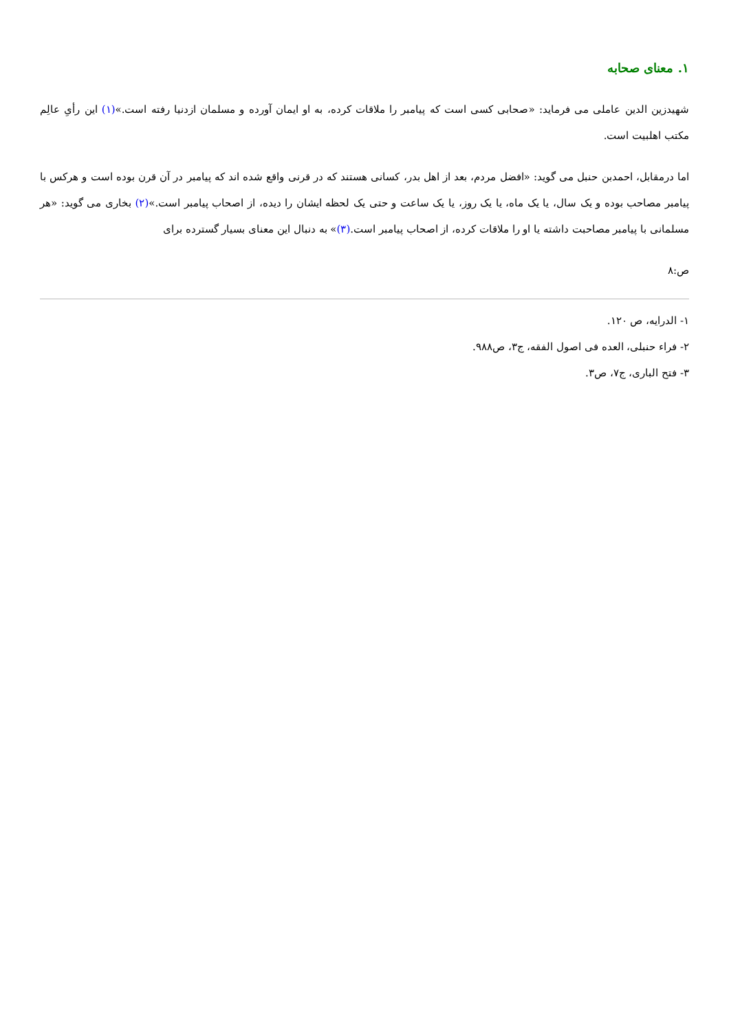۱. معنای صحابه
شهیدزین الدین عاملی می فرماید: «صحابی کسی است که پیامبر را ملاقات کرده، به او ایمان آورده و مسلمان ازدنیا رفته است.»(۱) این رأیِ عالِم مکتب اهلبیت است.
اما درمقابل، احمدبن حنبل می گوید: «افضل مردم، بعد از اهل بدر، کسانی هستند که در قرنی واقع شده اند که پیامبر در آن قرن بوده است و هرکس با پیامبر مصاحب بوده و یک سال، یا یک ماه، یا یک روز، یا یک ساعت و حتی یک لحظه ایشان را دیده، از اصحاب پیامبر است.»(۲) بخاری می گوید: «هر مسلمانی با پیامبر مصاحبت داشته یا او را ملاقات کرده، از اصحاب پیامبر است.(۳)» به دنبال این معنای بسیار گسترده برای
ص:۸
۱- الدرایه، ص ۱۲۰.
۲- فراء حنبلی، العده فی اصول الفقه، ج۳، ص۹۸۸.
۳- فتح الباری، ج۷، ص۳.